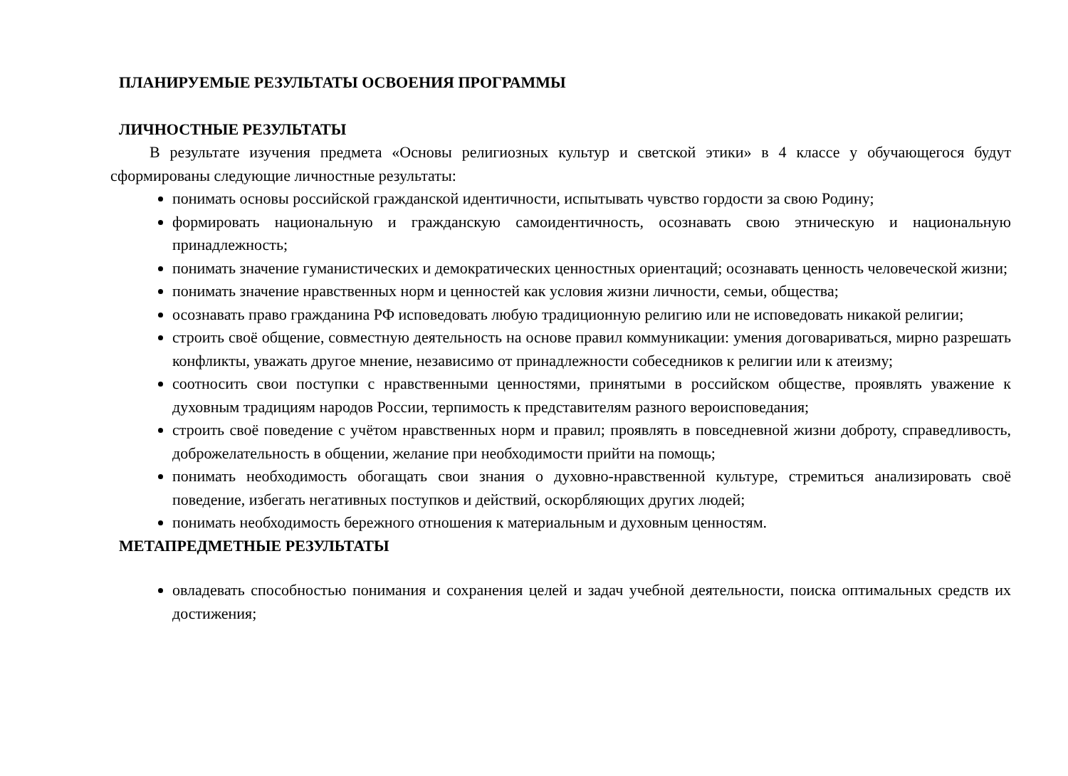ПЛАНИРУЕМЫЕ РЕЗУЛЬТАТЫ ОСВОЕНИЯ ПРОГРАММЫ
ЛИЧНОСТНЫЕ РЕЗУЛЬТАТЫ
В результате изучения предмета «Основы религиозных культур и светской этики» в 4 классе у обучающегося будут сформированы следующие личностные результаты:
понимать основы российской гражданской идентичности, испытывать чувство гордости за свою Родину;
формировать национальную и гражданскую самоидентичность, осознавать свою этническую и национальную принадлежность;
понимать значение гуманистических и демократических ценностных ориентаций; осознавать ценность человеческой жизни;
понимать значение нравственных норм и ценностей как условия жизни личности, семьи, общества;
осознавать право гражданина РФ исповедовать любую традиционную религию или не исповедовать никакой религии;
строить своё общение, совместную деятельность на основе правил коммуникации: умения договариваться, мирно разрешать конфликты, уважать другое мнение, независимо от принадлежности собеседников к религии или к атеизму;
соотносить свои поступки с нравственными ценностями, принятыми в российском обществе, проявлять уважение к духовным традициям народов России, терпимость к представителям разного вероисповедания;
строить своё поведение с учётом нравственных норм и правил; проявлять в повседневной жизни доброту, справедливость, доброжелательность в общении, желание при необходимости прийти на помощь;
понимать необходимость обогащать свои знания о духовно-нравственной культуре, стремиться анализировать своё поведение, избегать негативных поступков и действий, оскорбляющих других людей;
понимать необходимость бережного отношения к материальным и духовным ценностям.
МЕТАПРЕДМЕТНЫЕ РЕЗУЛЬТАТЫ
овладевать способностью понимания и сохранения целей и задач учебной деятельности, поиска оптимальных средств их достижения;